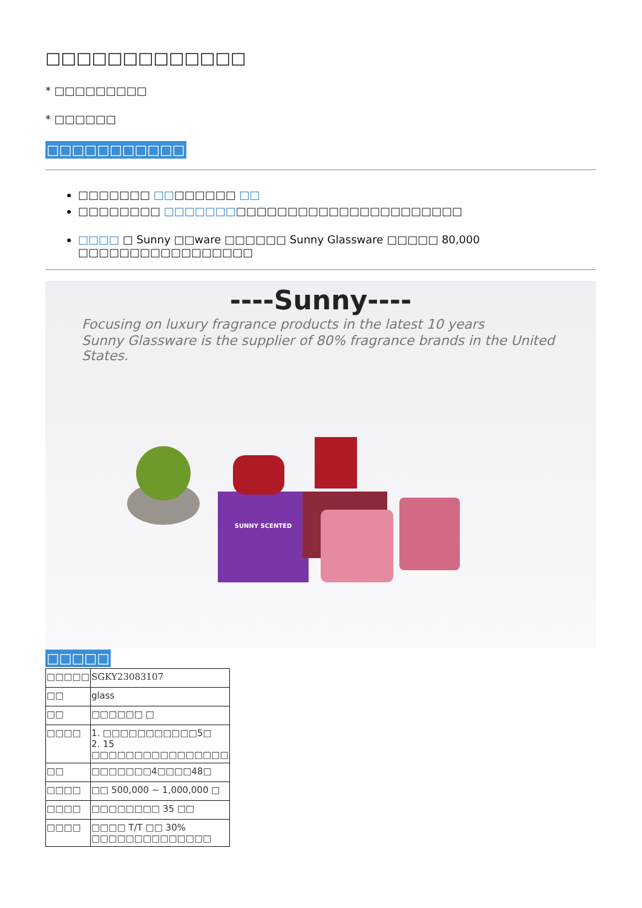□□□□□□□□□□□□□
* □□□□□□□□□
* □□□□□□
□□□□□□□□□□□
□□□□□□□ □□□□□□□□ □□
□□□□□□□□ □□□□□□□□□□□□□□□□□□□□□□□□□□□□□
□□□□ □ Sunny □□ware □□□□□□ Sunny Glassware □□□□□ 80,000 □□□□□□□□□□□□□□□□□
----Sunny----
Focusing on luxury fragrance products in the latest 10 years
Sunny Glassware is the supplier of 80% fragrance brands in the United States.
SUNNY SCENTED
□□□□□
| □□□□□ | SGKY23083107 |
| □□ | glass |
| □□ | □□□□□□ □ |
| □□□□ | 1. □□□□□□□□□□□5□ 2. 15 □□□□□□□□□□□□□□□□ |
| □□ | □□□□□□□4□□□□48□ |
| □□□□ | □□ 500,000 ~ 1,000,000 □ |
| □□□□ | □□□□□□□□ 35 □□ |
| □□□□ | □□□□ T/T □□ 30% □□□□□□□□□□□□□□ |